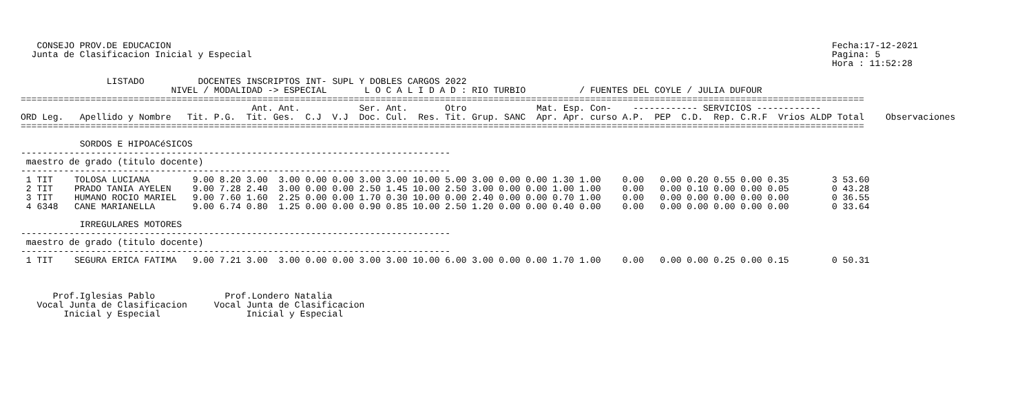CONSEJO PROV.DE EDUCACION                                                                                                                           Fecha:17-12-2021
  Junta de Clasificacion Inicial y Especial                                                                                                            Pagina: 5
                                                                                                                                                       Hora : 11:52:28

                LISTADO          DOCENTES INSCRIPTOS INT- SUPL Y DOBLES CARGOS 2022
                            NIVEL / MODALIDAD -> ESPECIAL       L O C A L I D A D : RIO TURBIO          / FUENTES DEL COYLE / JULIA DUFOUR
=============================================================================================================================================================
                                           Ant. Ant.           Ser. Ant.       Otro             Mat. Esp. Con-    ------------ SERVICIOS ------------
ORD Leg.   Apellido y Nombre   Tit. P.G.  Tit. Ges.  C.J  V.J  Doc. Cul.  Res. Tit. Grup. SANC  Apr. Apr. curso A.P.  PEP  C.D.  Rep. C.R.F  Vrios ALDP Total    Observaciones
=============================================================================================================================================================

           SORDOS E HIPOACéSICOS
--------------------------------------------------------------------------------
 maestro de grado (titulo docente)
--------------------------------------------------------------------------------
 1 TIT    TOLOSA LUCIANA        9.00 8.20 3.00  3.00 0.00 0.00 3.00 3.00 10.00 5.00 3.00 0.00 0.00 1.30 1.00    0.00   0.00 0.20 0.55 0.00 0.35        3 53.60
 2 TIT    PRADO TANIA AYELEN    9.00 7.28 2.40  3.00 0.00 0.00 2.50 1.45 10.00 2.50 3.00 0.00 0.00 1.00 1.00    0.00   0.00 0.10 0.00 0.00 0.05        0 43.28
 3 TIT    HUMANO ROCIO MARIEL   9.00 7.60 1.60  2.25 0.00 0.00 1.70 0.30 10.00 0.00 2.40 0.00 0.00 0.70 1.00    0.00   0.00 0.00 0.00 0.00 0.00        0 36.55
 4 6348   CANE MARIANELLA       9.00 6.74 0.80  1.25 0.00 0.00 0.90 0.85 10.00 2.50 1.20 0.00 0.00 0.40 0.00    0.00   0.00 0.00 0.00 0.00 0.00        0 33.64

           IRREGULARES MOTORES
--------------------------------------------------------------------------------
 maestro de grado (titulo docente)
--------------------------------------------------------------------------------
 1 TIT    SEGURA ERICA FATIMA   9.00 7.21 3.00  3.00 0.00 0.00 3.00 3.00 10.00 6.00 3.00 0.00 0.00 1.70 1.00    0.00   0.00 0.00 0.25 0.00 0.15        0 50.31



      Prof.Iglesias Pablo             Prof.Londero Natalia
   Vocal Junta de Clasificacion     Vocal Junta de Clasificacion
        Inicial y Especial                Inicial y Especial